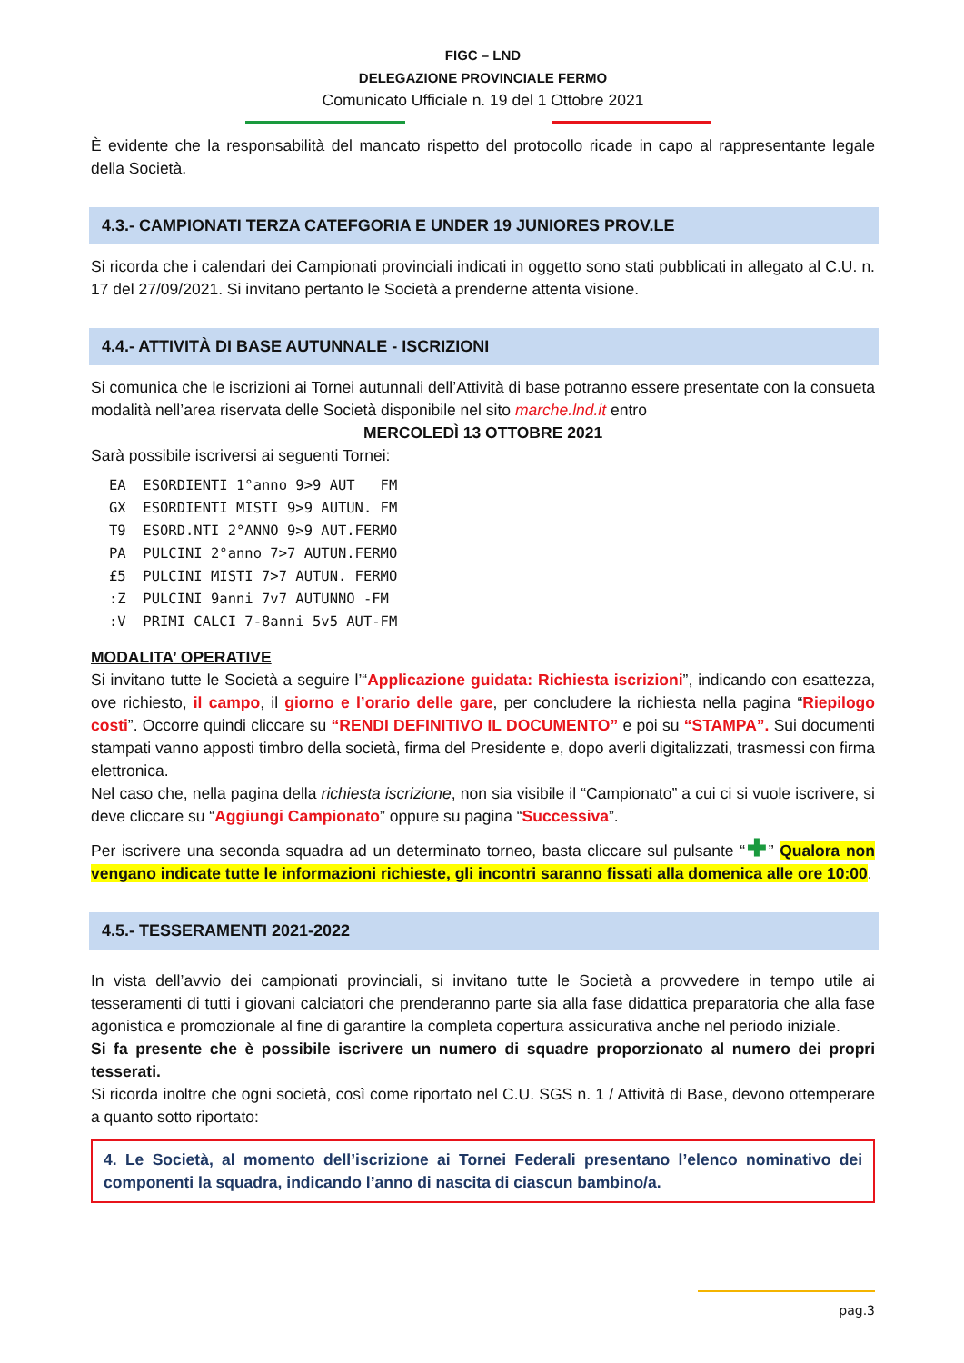FIGC – LND
DELEGAZIONE PROVINCIALE FERMO
Comunicato Ufficiale n. 19 del 1 Ottobre 2021
È evidente che la responsabilità del mancato rispetto del protocollo ricade in capo al rappresentante legale della Società.
4.3.- CAMPIONATI TERZA CATEFGORIA E UNDER 19 JUNIORES PROV.LE
Si ricorda che i calendari dei Campionati provinciali indicati in oggetto sono stati pubblicati in allegato al C.U. n. 17 del 27/09/2021. Si invitano pertanto le Società a prenderne attenta visione.
4.4.- ATTIVITÀ DI BASE AUTUNNALE - ISCRIZIONI
Si comunica che le iscrizioni ai Tornei autunnali dell’Attività di base potranno essere presentate con la consueta modalità nell’area riservata delle Società disponibile nel sito marche.lnd.it entro
MERCOLEDÌ 13 OTTOBRE 2021
Sarà possibile iscriversi ai seguenti Tornei:
EA  ESORDIENTI 1°anno 9>9 AUT   FM
GX  ESORDIENTI MISTI 9>9 AUTUN. FM
T9  ESORD.NTI 2°ANNO 9>9 AUT.FERMO
PA  PULCINI 2°anno 7>7 AUTUN.FERMO
£5  PULCINI MISTI 7>7 AUTUN. FERMO
:Z  PULCINI 9anni 7v7 AUTUNNO -FM
:V  PRIMI CALCI 7-8anni 5v5 AUT-FM
MODALITA’ OPERATIVE
Si invitano tutte le Società a seguire l’“Applicazione guidata: Richiesta iscrizioni”, indicando con esattezza, ove richiesto, il campo, il giorno e l’orario delle gare, per concludere la richiesta nella pagina “Riepilogo costi”. Occorre quindi cliccare su “RENDI DEFINITIVO IL DOCUMENTO” e poi su “STAMPA”. Sui documenti stampati vanno apposti timbro della società, firma del Presidente e, dopo averli digitalizzati, trasmessi con firma elettronica.
Nel caso che, nella pagina della richiesta iscrizione, non sia visibile il “Campionato” a cui ci si vuole iscrivere, si deve cliccare su “Aggiungi Campionato” oppure su pagina “Successiva”.
Per iscrivere una seconda squadra ad un determinato torneo, basta cliccare sul pulsante “✚” Qualora non vengano indicate tutte le informazioni richieste, gli incontri saranno fissati alla domenica alle ore 10:00.
4.5.- TESSERAMENTI 2021-2022
In vista dell’avvio dei campionati provinciali, si invitano tutte le Società a provvedere in tempo utile ai tesseramenti di tutti i giovani calciatori che prenderanno parte sia alla fase didattica preparatoria che alla fase agonistica e promozionale al fine di garantire la completa copertura assicurativa anche nel periodo iniziale.
Si fa presente che è possibile iscrivere un numero di squadre proporzionato al numero dei propri tesserati.
Si ricorda inoltre che ogni società, così come riportato nel C.U. SGS n. 1 / Attività di Base, devono ottemperare a quanto sotto riportato:
4. Le Società, al momento dell’iscrizione ai Tornei Federali presentano l’elenco nominativo dei componenti la squadra, indicando l’anno di nascita di ciascun bambino/a.
pag.3